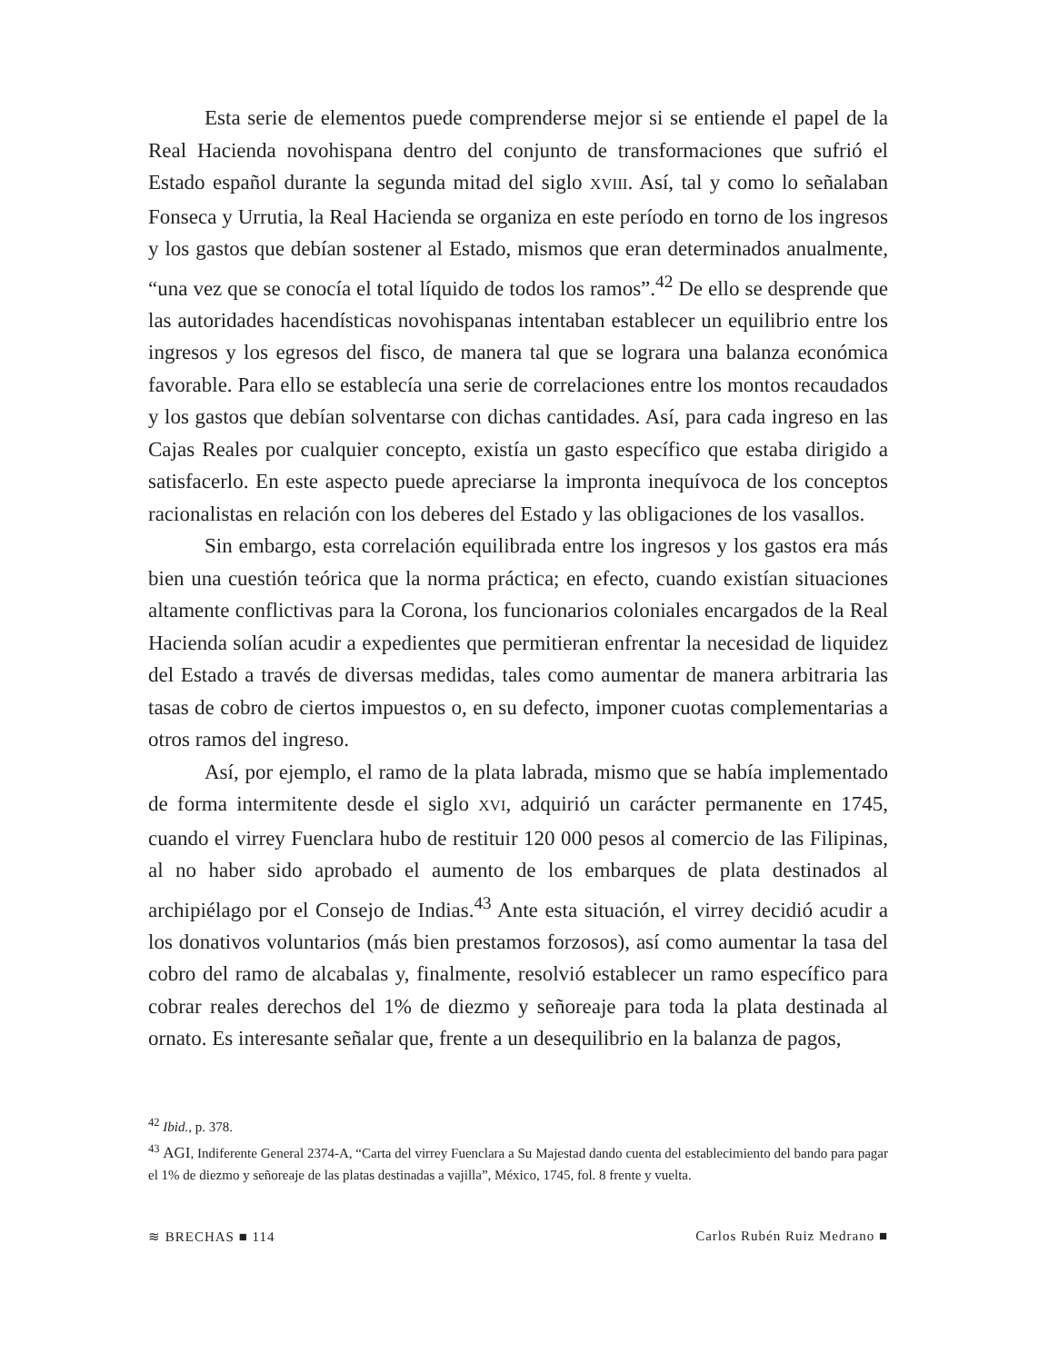Esta serie de elementos puede comprenderse mejor si se entiende el papel de la Real Hacienda novohispana dentro del conjunto de transformaciones que sufrió el Estado español durante la segunda mitad del siglo XVIII. Así, tal y como lo señalaban Fonseca y Urrutia, la Real Hacienda se organiza en este período en torno de los ingresos y los gastos que debían sostener al Estado, mismos que eran determinados anualmente, “una vez que se conocía el total líquido de todos los ramos”.<sup>42</sup> De ello se desprende que las autoridades hacendísticas novohispanas intentaban establecer un equilibrio entre los ingresos y los egresos del fisco, de manera tal que se lograra una balanza económica favorable. Para ello se establecía una serie de correlaciones entre los montos recaudados y los gastos que debían solventarse con dichas cantidades. Así, para cada ingreso en las Cajas Reales por cualquier concepto, existía un gasto específico que estaba dirigido a satisfacerlo. En este aspecto puede apreciarse la impronta inequívoca de los conceptos racionalistas en relación con los deberes del Estado y las obligaciones de los vasallos.
Sin embargo, esta correlación equilibrada entre los ingresos y los gastos era más bien una cuestión teórica que la norma práctica; en efecto, cuando existían situaciones altamente conflictivas para la Corona, los funcionarios coloniales encargados de la Real Hacienda solían acudir a expedientes que permitieran enfrentar la necesidad de liquidez del Estado a través de diversas medidas, tales como aumentar de manera arbitraria las tasas de cobro de ciertos impuestos o, en su defecto, imponer cuotas complementarias a otros ramos del ingreso.
Así, por ejemplo, el ramo de la plata labrada, mismo que se había implementado de forma intermitente desde el siglo XVI, adquirió un carácter permanente en 1745, cuando el virrey Fuenclara hubo de restituir 120 000 pesos al comercio de las Filipinas, al no haber sido aprobado el aumento de los embarques de plata destinados al archipiélago por el Consejo de Indias.<sup>43</sup> Ante esta situación, el virrey decidió acudir a los donativos voluntarios (más bien prestamos forzosos), así como aumentar la tasa del cobro del ramo de alcabalas y, finalmente, resolvió establecer un ramo específico para cobrar reales derechos del 1% de diezmo y señoreaje para toda la plata destinada al ornato. Es interesante señalar que, frente a un desequilibrio en la balanza de pagos,
<sup>42</sup> Ibid., p. 378.
<sup>43</sup> AGI, Indiferente General 2374-A, “Carta del virrey Fuenclara a Su Majestad dando cuenta del establecimiento del bando para pagar el 1% de diezmo y señoreaje de las platas destinadas a vajilla”, México, 1745, fol. 8 frente y vuelta.
≋ BRECHAS ■ 114 Carlos Rubén Ruiz Medrano ■